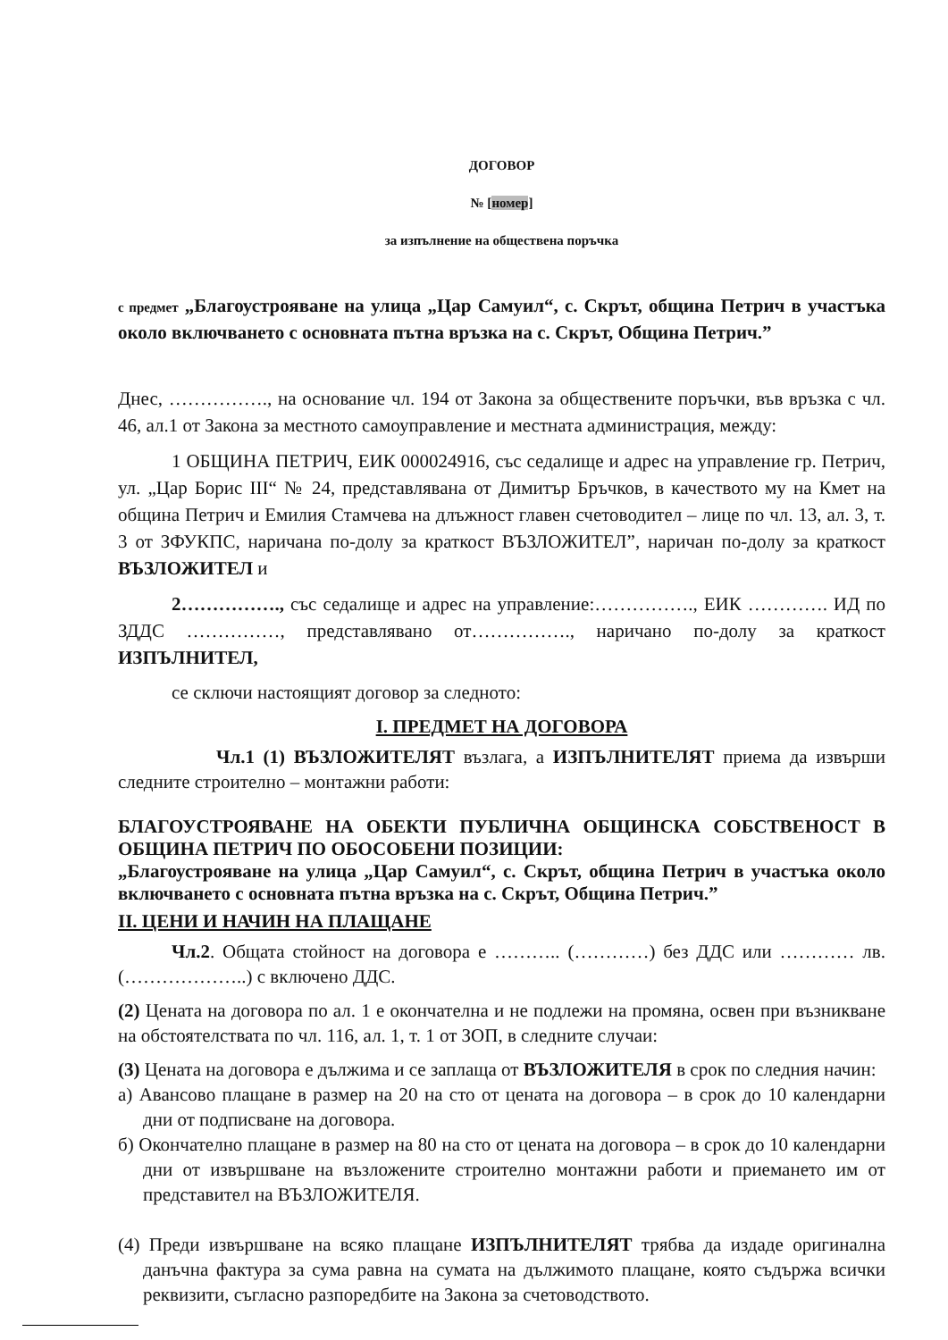ДОГОВОР
№ [номер]
за изпълнение на обществена поръчка
с предмет „Благоустрояване на улица „Цар Самуил“, с. Скрът, община Петрич в участъка около включването с основната пътна връзка на с. Скрът, Община Петрич.”
Днес, ……………., на основание чл. 194 от Закона за обществените поръчки, във връзка с чл. 46, ал.1 от Закона за местното самоуправление и местната администрация, между:
1 ОБЩИНА ПЕТРИЧ, ЕИК 000024916, със седалище и адрес на управление гр. Петрич, ул. „Цар Борис III“ № 24, представлявана от Димитър Бръчков, в качеството му на Кмет на община Петрич и Емилия Стамчева на длъжност главен счетоводител – лице по чл. 13, ал. 3, т. 3 от ЗФУКПС, наричана по-долу за краткост ВЪЗЛОЖИТЕЛ”, наричан по-долу за краткост ВЪЗЛОЖИТЕЛ и
2……………., със седалище и адрес на управление:……………., ЕИК …………. ИД по ЗДДС ……………, представлявано от……………., наричано по-долу за краткост ИЗПЪЛНИТЕЛ,
се сключи настоящият договор за следното:
I. ПРЕДМЕТ НА ДОГОВОРА
Чл.1 (1) ВЪЗЛОЖИТЕЛЯТ възлага, а ИЗПЪЛНИТЕЛЯТ приема да извърши следните строително – монтажни работи:
БЛАГОУСТРОЯВАНЕ НА ОБЕКТИ ПУБЛИЧНА ОБЩИНСКА СОБСТВЕНОСТ В ОБЩИНА ПЕТРИЧ ПО ОБОСОБЕНИ ПОЗИЦИИ:
„Благоустрояване на улица „Цар Самуил“, с. Скрът, община Петрич в участъка около включването с основната пътна връзка на с. Скрът, Община Петрич.”
II. ЦЕНИ И НАЧИН НА ПЛАЩАНЕ
Чл.2. Общата стойност на договора е ……….. (…………) без ДДС или ………… лв. (………………..) с включено ДДС.
(2) Цената на договора по ал. 1 е окончателна и не подлежи на промяна, освен при възникване на обстоятелствата по чл. 116, ал. 1, т. 1 от ЗОП, в следните случаи:
(3) Цената на договора е дължима и се заплаща от ВЪЗЛОЖИТЕЛЯ в срок по следния начин:
а) Авансово плащане в размер на 20 на сто от цената на договора – в срок до 10 календарни дни от подписване на договора.
б) Окончателно плащане в размер на 80 на сто от цената на договора – в срок до 10 календарни дни от извършване на възложените строително монтажни работи и приемането им от представител на ВЪЗЛОЖИТЕЛЯ.
(4) Преди извършване на всяко плащане ИЗПЪЛНИТЕЛЯТ трябва да издаде оригинална данъчна фактура за сума равна на сумата на дължимото плащане, която съдържа всички реквизити, съгласно разпоредбите на Закона за счетоводството.